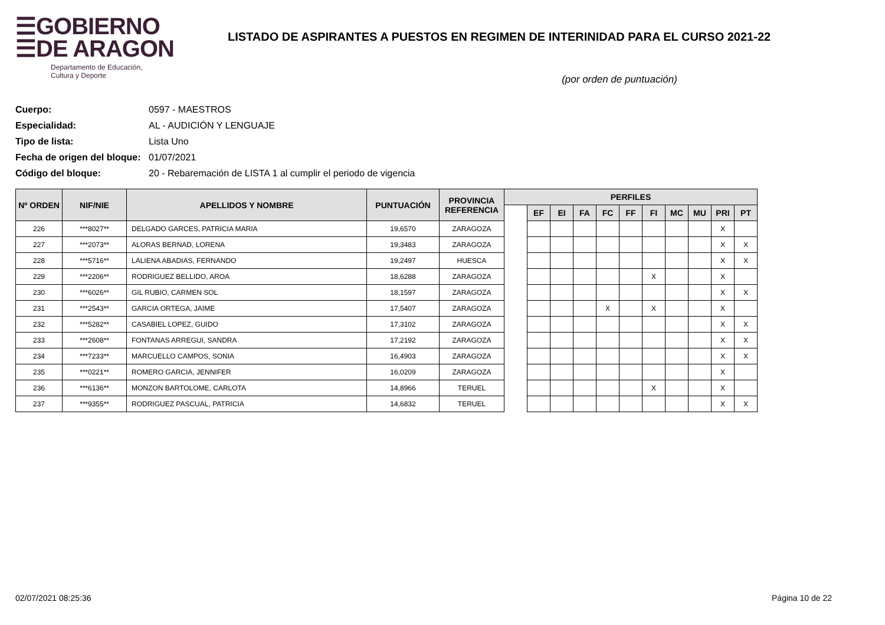☰GOBIERNO
☰DE ARAGON
Departamento de Educación,
Cultura y Deporte
LISTADO DE ASPIRANTES A PUESTOS EN REGIMEN DE INTERINIDAD PARA EL CURSO 2021-22
(por orden de puntuación)
Cuerpo: 0597 - MAESTROS
Especialidad: AL - AUDICIÓN Y LENGUAJE
Tipo de lista: Lista Uno
Fecha de origen del bloque: 01/07/2021
Código del bloque: 20 - Rebaremación de LISTA 1 al cumplir el periodo de vigencia
| Nº ORDEN | NIF/NIE | APELLIDOS Y NOMBRE | PUNTUACIÓN | PROVINCIA REFERENCIA | PERFILES | | | | | | | | | | |
| --- | --- | --- | --- | --- | --- | --- | --- | --- | --- | --- | --- | --- | --- | --- | --- |
| | | | | | | EF | EI | FA | FC | FF | FI | MC | MU | PRI | PT |
| 226 | ***8027** | DELGADO GARCES, PATRICIA MARIA | 19,6570 | ZARAGOZA | | | | | | | | | | X | |
| 227 | ***2073** | ALORAS BERNAD, LORENA | 19,3483 | ZARAGOZA | | | | | | | | | | X | X |
| 228 | ***5716** | LALIENA ABADIAS, FERNANDO | 19,2497 | HUESCA | | | | | | | | | | X | X |
| 229 | ***2206** | RODRIGUEZ BELLIDO, AROA | 18,6288 | ZARAGOZA | | | | | | | X | | | X | |
| 230 | ***6026** | GIL RUBIO, CARMEN SOL | 18,1597 | ZARAGOZA | | | | | | | | | | X | X |
| 231 | ***2543** | GARCIA ORTEGA, JAIME | 17,5407 | ZARAGOZA | | | | | X | | X | | | X | |
| 232 | ***5282** | CASABIEL LOPEZ, GUIDO | 17,3102 | ZARAGOZA | | | | | | | | | | X | X |
| 233 | ***2608** | FONTANAS ARREGUI, SANDRA | 17,2192 | ZARAGOZA | | | | | | | | | | X | X |
| 234 | ***7233** | MARCUELLO CAMPOS, SONIA | 16,4903 | ZARAGOZA | | | | | | | | | | X | X |
| 235 | ***0221** | ROMERO GARCIA, JENNIFER | 16,0209 | ZARAGOZA | | | | | | | | | | X | |
| 236 | ***6136** | MONZON BARTOLOME, CARLOTA | 14,8966 | TERUEL | | | | | | | X | | | X | |
| 237 | ***9355** | RODRIGUEZ PASCUAL, PATRICIA | 14,6832 | TERUEL | | | | | | | | | | X | X |
02/07/2021 08:25:36 Página 10 de 22